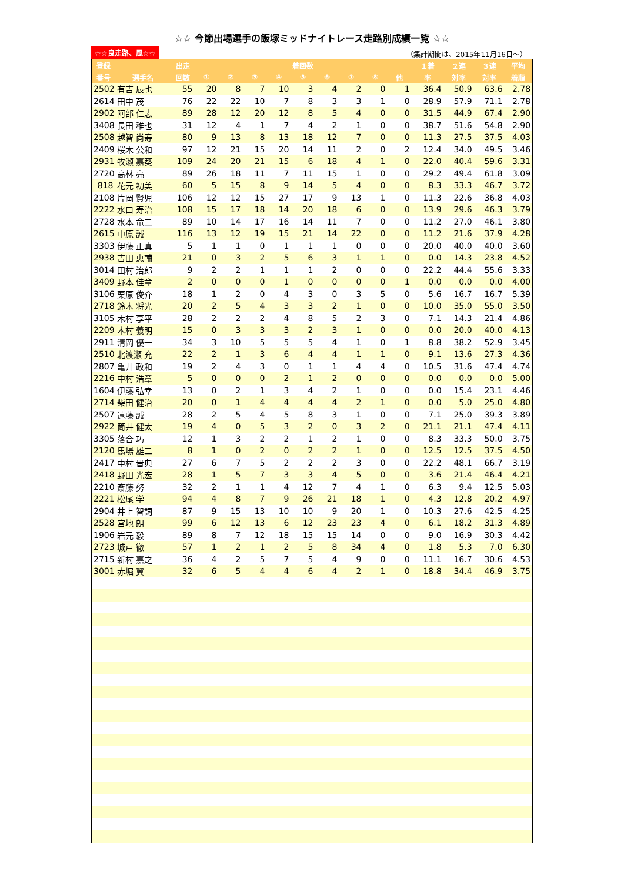☆☆ 今節出場選手の飯塚ミッドナイトレース走路別成績一覧 ☆☆
☆☆良走路、風☆☆ （集計期間は、2015年11月16日～）
| 登録 | | 出走 | 着回数 | | | | | | | | | １着 | ２連 | ３連 | 平均 |
| --- | --- | --- | --- | --- | --- | --- | --- | --- | --- | --- | --- | --- | --- | --- | --- |
| 番号 | 選手名 | 回数 | ① | ② | ③ | ④ | ⑤ | ⑥ | ⑦ | ⑧ | 他 | 率 | 対率 | 対率 | 着順 |
| 2502 | 有吉 辰也 | 55 | 20 | 8 | 7 | 10 | 3 | 4 | 2 | 0 | 1 | 36.4 | 50.9 | 63.6 | 2.78 |
| 2614 | 田中 茂 | 76 | 22 | 22 | 10 | 7 | 8 | 3 | 3 | 1 | 0 | 28.9 | 57.9 | 71.1 | 2.78 |
| 2902 | 阿部 仁志 | 89 | 28 | 12 | 20 | 12 | 8 | 5 | 4 | 0 | 0 | 31.5 | 44.9 | 67.4 | 2.90 |
| 3408 | 長田 稚也 | 31 | 12 | 4 | 1 | 7 | 4 | 2 | 1 | 0 | 0 | 38.7 | 51.6 | 54.8 | 2.90 |
| 2508 | 越智 尚寿 | 80 | 9 | 13 | 8 | 13 | 18 | 12 | 7 | 0 | 0 | 11.3 | 27.5 | 37.5 | 4.03 |
| 2409 | 桜木 公和 | 97 | 12 | 21 | 15 | 20 | 14 | 11 | 2 | 0 | 2 | 12.4 | 34.0 | 49.5 | 3.46 |
| 2931 | 牧瀬 嘉葵 | 109 | 24 | 20 | 21 | 15 | 6 | 18 | 4 | 1 | 0 | 22.0 | 40.4 | 59.6 | 3.31 |
| 2720 | 高林 亮 | 89 | 26 | 18 | 11 | 7 | 11 | 15 | 1 | 0 | 0 | 29.2 | 49.4 | 61.8 | 3.09 |
| 818 | 花元 初美 | 60 | 5 | 15 | 8 | 9 | 14 | 5 | 4 | 0 | 0 | 8.3 | 33.3 | 46.7 | 3.72 |
| 2108 | 片岡 賢児 | 106 | 12 | 12 | 15 | 27 | 17 | 9 | 13 | 1 | 0 | 11.3 | 22.6 | 36.8 | 4.03 |
| 2222 | 水口 寿治 | 108 | 15 | 17 | 18 | 14 | 20 | 18 | 6 | 0 | 0 | 13.9 | 29.6 | 46.3 | 3.79 |
| 2728 | 水本 竜二 | 89 | 10 | 14 | 17 | 16 | 14 | 11 | 7 | 0 | 0 | 11.2 | 27.0 | 46.1 | 3.80 |
| 2615 | 中原 誠 | 116 | 13 | 12 | 19 | 15 | 21 | 14 | 22 | 0 | 0 | 11.2 | 21.6 | 37.9 | 4.28 |
| 3303 | 伊藤 正真 | 5 | 1 | 1 | 0 | 1 | 1 | 1 | 0 | 0 | 0 | 20.0 | 40.0 | 40.0 | 3.60 |
| 2938 | 吉田 恵輔 | 21 | 0 | 3 | 2 | 5 | 6 | 3 | 1 | 1 | 0 | 0.0 | 14.3 | 23.8 | 4.52 |
| 3014 | 田村 治郎 | 9 | 2 | 2 | 1 | 1 | 1 | 2 | 0 | 0 | 0 | 22.2 | 44.4 | 55.6 | 3.33 |
| 3409 | 野本 佳章 | 2 | 0 | 0 | 0 | 1 | 0 | 0 | 0 | 0 | 1 | 0.0 | 0.0 | 0.0 | 4.00 |
| 3106 | 栗原 俊介 | 18 | 1 | 2 | 0 | 4 | 3 | 0 | 3 | 5 | 0 | 5.6 | 16.7 | 16.7 | 5.39 |
| 2718 | 鈴木 将光 | 20 | 2 | 5 | 4 | 3 | 3 | 2 | 1 | 0 | 0 | 10.0 | 35.0 | 55.0 | 3.50 |
| 3105 | 木村 享平 | 28 | 2 | 2 | 2 | 4 | 8 | 5 | 2 | 3 | 0 | 7.1 | 14.3 | 21.4 | 4.86 |
| 2209 | 木村 義明 | 15 | 0 | 3 | 3 | 3 | 2 | 3 | 1 | 0 | 0 | 0.0 | 20.0 | 40.0 | 4.13 |
| 2911 | 清岡 優一 | 34 | 3 | 10 | 5 | 5 | 5 | 4 | 1 | 0 | 1 | 8.8 | 38.2 | 52.9 | 3.45 |
| 2510 | 北渡瀬 充 | 22 | 2 | 1 | 3 | 6 | 4 | 4 | 1 | 1 | 0 | 9.1 | 13.6 | 27.3 | 4.36 |
| 2807 | 亀井 政和 | 19 | 2 | 4 | 3 | 0 | 1 | 1 | 4 | 4 | 0 | 10.5 | 31.6 | 47.4 | 4.74 |
| 2216 | 中村 浩章 | 5 | 0 | 0 | 0 | 2 | 1 | 2 | 0 | 0 | 0 | 0.0 | 0.0 | 0.0 | 5.00 |
| 1604 | 伊藤 弘幸 | 13 | 0 | 2 | 1 | 3 | 4 | 2 | 1 | 0 | 0 | 0.0 | 15.4 | 23.1 | 4.46 |
| 2714 | 柴田 健治 | 20 | 0 | 1 | 4 | 4 | 4 | 4 | 2 | 1 | 0 | 0.0 | 5.0 | 25.0 | 4.80 |
| 2507 | 遠藤 誠 | 28 | 2 | 5 | 4 | 5 | 8 | 3 | 1 | 0 | 0 | 7.1 | 25.0 | 39.3 | 3.89 |
| 2922 | 筒井 健太 | 19 | 4 | 0 | 5 | 3 | 2 | 0 | 3 | 2 | 0 | 21.1 | 21.1 | 47.4 | 4.11 |
| 3305 | 落合 巧 | 12 | 1 | 3 | 2 | 2 | 1 | 2 | 1 | 0 | 0 | 8.3 | 33.3 | 50.0 | 3.75 |
| 2120 | 馬場 雄二 | 8 | 1 | 0 | 2 | 0 | 2 | 2 | 1 | 0 | 0 | 12.5 | 12.5 | 37.5 | 4.50 |
| 2417 | 中村 晋典 | 27 | 6 | 7 | 5 | 2 | 2 | 2 | 3 | 0 | 0 | 22.2 | 48.1 | 66.7 | 3.19 |
| 2418 | 野田 光宏 | 28 | 1 | 5 | 7 | 3 | 3 | 4 | 5 | 0 | 0 | 3.6 | 21.4 | 46.4 | 4.21 |
| 2210 | 斎藤 努 | 32 | 2 | 1 | 1 | 4 | 12 | 7 | 4 | 1 | 0 | 6.3 | 9.4 | 12.5 | 5.03 |
| 2221 | 松尾 学 | 94 | 4 | 8 | 7 | 9 | 26 | 21 | 18 | 1 | 0 | 4.3 | 12.8 | 20.2 | 4.97 |
| 2904 | 井上 智詞 | 87 | 9 | 15 | 13 | 10 | 10 | 9 | 20 | 1 | 0 | 10.3 | 27.6 | 42.5 | 4.25 |
| 2528 | 宮地 朗 | 99 | 6 | 12 | 13 | 6 | 12 | 23 | 23 | 4 | 0 | 6.1 | 18.2 | 31.3 | 4.89 |
| 1906 | 岩元 毅 | 89 | 8 | 7 | 12 | 18 | 15 | 15 | 14 | 0 | 0 | 9.0 | 16.9 | 30.3 | 4.42 |
| 2723 | 城戸 徹 | 57 | 1 | 2 | 1 | 2 | 5 | 8 | 34 | 4 | 0 | 1.8 | 5.3 | 7.0 | 6.30 |
| 2715 | 新村 嘉之 | 36 | 4 | 2 | 5 | 7 | 5 | 4 | 9 | 0 | 0 | 11.1 | 16.7 | 30.6 | 4.53 |
| 3001 | 赤堀 翼 | 32 | 6 | 5 | 4 | 4 | 6 | 4 | 2 | 1 | 0 | 18.8 | 34.4 | 46.9 | 3.75 |